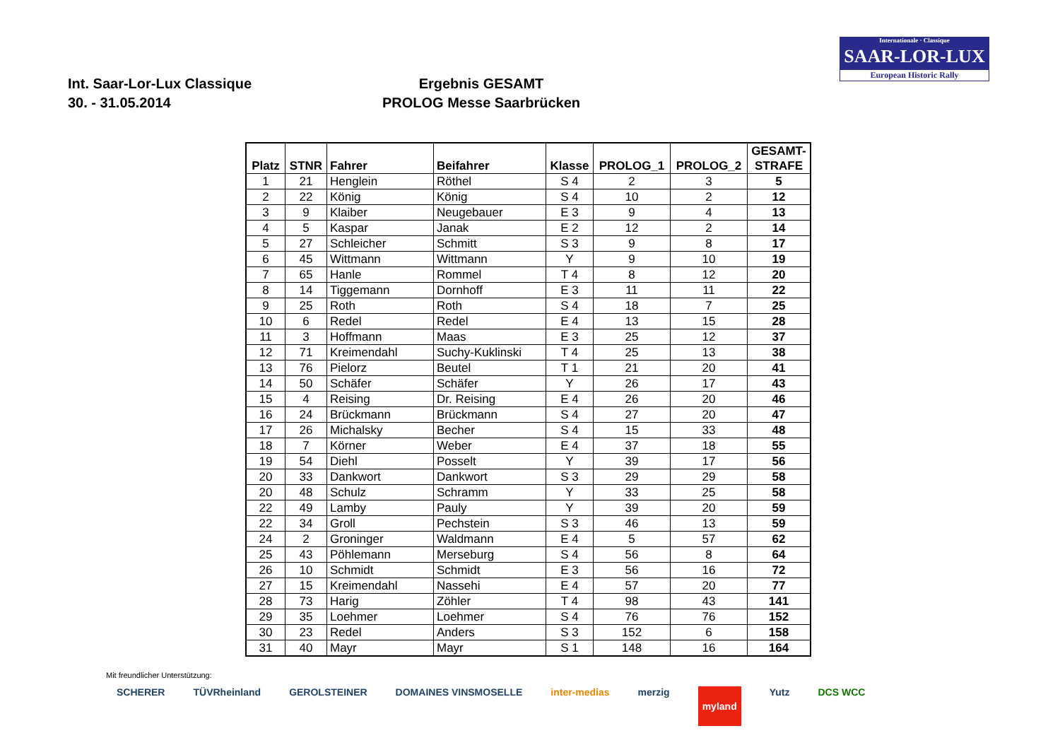Internationale · Classique
SAAR-LOR-LUX
European Historic Rally
Int. Saar-Lor-Lux Classique
30. - 31.05.2014
Ergebnis GESAMT
PROLOG Messe Saarbrücken
| Platz | STNR | Fahrer | Beifahrer | Klasse | PROLOG_1 | PROLOG_2 | GESAMT- STRAFE |
| --- | --- | --- | --- | --- | --- | --- | --- |
| 1 | 21 | Henglein | Röthel | S 4 | 2 | 3 | 5 |
| 2 | 22 | König | König | S 4 | 10 | 2 | 12 |
| 3 | 9 | Klaiber | Neugebauer | E 3 | 9 | 4 | 13 |
| 4 | 5 | Kaspar | Janak | E 2 | 12 | 2 | 14 |
| 5 | 27 | Schleicher | Schmitt | S 3 | 9 | 8 | 17 |
| 6 | 45 | Wittmann | Wittmann | Y | 9 | 10 | 19 |
| 7 | 65 | Hanle | Rommel | T 4 | 8 | 12 | 20 |
| 8 | 14 | Tiggemann | Dornhoff | E 3 | 11 | 11 | 22 |
| 9 | 25 | Roth | Roth | S 4 | 18 | 7 | 25 |
| 10 | 6 | Redel | Redel | E 4 | 13 | 15 | 28 |
| 11 | 3 | Hoffmann | Maas | E 3 | 25 | 12 | 37 |
| 12 | 71 | Kreimendahl | Suchy-Kuklinski | T 4 | 25 | 13 | 38 |
| 13 | 76 | Pielorz | Beutel | T 1 | 21 | 20 | 41 |
| 14 | 50 | Schäfer | Schäfer | Y | 26 | 17 | 43 |
| 15 | 4 | Reising | Dr. Reising | E 4 | 26 | 20 | 46 |
| 16 | 24 | Brückmann | Brückmann | S 4 | 27 | 20 | 47 |
| 17 | 26 | Michalsky | Becher | S 4 | 15 | 33 | 48 |
| 18 | 7 | Körner | Weber | E 4 | 37 | 18 | 55 |
| 19 | 54 | Diehl | Posselt | Y | 39 | 17 | 56 |
| 20 | 33 | Dankwort | Dankwort | S 3 | 29 | 29 | 58 |
| 20 | 48 | Schulz | Schramm | Y | 33 | 25 | 58 |
| 22 | 49 | Lamby | Pauly | Y | 39 | 20 | 59 |
| 22 | 34 | Groll | Pechstein | S 3 | 46 | 13 | 59 |
| 24 | 2 | Groninger | Waldmann | E 4 | 5 | 57 | 62 |
| 25 | 43 | Pöhlemann | Merseburg | S 4 | 56 | 8 | 64 |
| 26 | 10 | Schmidt | Schmidt | E 3 | 56 | 16 | 72 |
| 27 | 15 | Kreimendahl | Nassehi | E 4 | 57 | 20 | 77 |
| 28 | 73 | Harig | Zöhler | T 4 | 98 | 43 | 141 |
| 29 | 35 | Loehmer | Loehmer | S 4 | 76 | 76 | 152 |
| 30 | 23 | Redel | Anders | S 3 | 152 | 6 | 158 |
| 31 | 40 | Mayr | Mayr | S 1 | 148 | 16 | 164 |
Mit freundlicher Unterstützung:
SCHERER TÜVRheinland GEROLSTEINER DOMAINES VINSMOSELLE inter-medias merzig myland Yutz DCS WCC